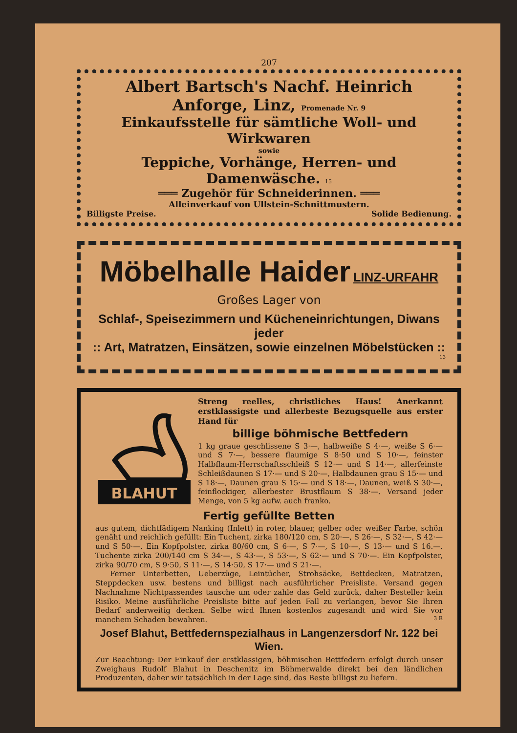207
Albert Bartsch's Nachf. Heinrich Anforge, Linz, Promenade Nr. 9
Einkaufsstelle für sämtliche Woll- und Wirkwaren
sowie
Teppiche, Vorhänge, Herren- und Damenwäsche. 15
═══ Zugehör für Schneiderinnen. ═══
Alleinverkauf von Ullstein-Schnittmustern.
Billigste Preise. Solide Bedienung.
Möbelhalle Haider LINZ-URFAHR
Großes Lager von
Schlaf-, Speisezimmern und Kücheneinrichtungen, Diwans jeder
:: Art, Matratzen, Einsätzen, sowie einzelnen Möbelstücken ::
13
BLAHUT
Streng reelles, christliches Haus! Anerkannt erstklassigste und allerbeste Bezugsquelle aus erster Hand für
billige böhmische Bettfedern
1 kg graue geschlissene S 3·—, halbweiße S 4·—, weiße S 6·— und S 7·—, bessere flaumige S 8·50 und S 10·—, feinster Halbflaum-Herrschaftsschleiß S 12·— und S 14·—, allerfeinste Schleißdaunen S 17·— und S 20·—, Halbdaunen grau S 15·— und S 18·—, Daunen grau S 15·— und S 18·—, Daunen, weiß S 30·—, feinflockiger, allerbester Brustflaum S 38·—. Versand jeder Menge, von 5 kg aufw. auch franko.
Fertig gefüllte Betten
aus gutem, dichtfädigem Nanking (Inlett) in roter, blauer, gelber oder weißer Farbe, schön genäht und reichlich gefüllt: Ein Tuchent, zirka 180/120 cm, S 20·—, S 26·—, S 32·—, S 42·— und S 50·—. Ein Kopfpolster, zirka 80/60 cm, S 6·—, S 7·—, S 10·—, S 13·— und S 16.—. Tuchente zirka 200/140 cm S 34·—, S 43·—, S 53·—, S 62·— und S 70·—. Ein Kopfpolster, zirka 90/70 cm, S 9·50, S 11·—, S 14·50, S 17·— und S 21·—.
Ferner Unterbetten, Ueberzüge, Leintücher, Strohsäcke, Bettdecken, Matratzen, Steppdecken usw. bestens und billigst nach ausführlicher Preisliste. Versand gegen Nachnahme Nichtpassendes tausche um oder zahle das Geld zurück, daher Besteller kein Risiko. Meine ausführliche Preisliste bitte auf jeden Fall zu verlangen, bevor Sie Ihren Bedarf anderweitig decken. Selbe wird Ihnen kostenlos zugesandt und wird Sie vor manchem Schaden bewahren. 3 R
Josef Blahut, Bettfedernspezialhaus in Langenzersdorf Nr. 122 bei Wien.
Zur Beachtung: Der Einkauf der erstklassigen, böhmischen Bettfedern erfolgt durch unser Zweighaus Rudolf Blahut in Deschenitz im Böhmerwalde direkt bei den ländlichen Produzenten, daher wir tatsächlich in der Lage sind, das Beste billigst zu liefern.